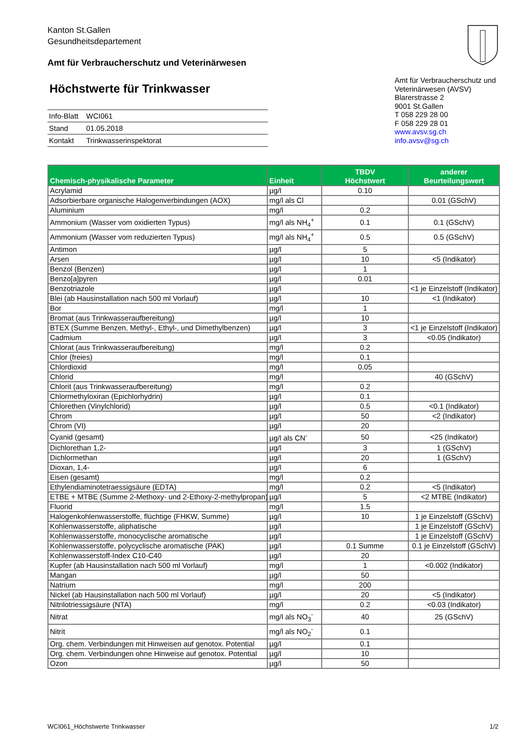Kanton St.Gallen
Gesundheitsdepartement
Amt für Verbraucherschutz und Veterinärwesen
Höchstwerte für Trinkwasser
| Info-Blatt | WCI061 |
| Stand | 01.05.2018 |
| Kontakt | Trinkwasserinspektorat |
Amt für Verbraucherschutz und Veterinärwesen (AVSV)
Blarerstrasse 2
9001 St.Gallen
T 058 229 28 00
F 058 229 28 01
www.avsv.sg.ch
info.avsv@sg.ch
| Chemisch-physikalische Parameter | Einheit | TBDV Höchstwert | anderer Beurteilungswert |
| --- | --- | --- | --- |
| Acrylamid | µg/l | 0.10 | |
| Adsorbierbare organische Halogenverbindungen (AOX) | mg/l als Cl | | 0.01 (GSchV) |
| Aluminium | mg/l | 0.2 | |
| Ammonium (Wasser vom oxidierten Typus) | mg/l als NH<sub>4</sub><sup>+</sup> | 0.1 | 0.1 (GSchV) |
| Ammonium (Wasser vom reduzierten Typus) | mg/l als NH<sub>4</sub><sup>+</sup> | 0.5 | 0.5 (GSchV) |
| Antimon | µg/l | 5 | |
| Arsen | µg/l | 10 | <5 (Indikator) |
| Benzol (Benzen) | µg/l | 1 | |
| Benzo[a]pyren | µg/l | 0.01 | |
| Benzotriazole | µg/l | | <1 je Einzelstoff (Indikator) |
| Blei (ab Hausinstallation nach 500 ml Vorlauf) | µg/l | 10 | <1 (Indikator) |
| Bor | mg/l | 1 | |
| Bromat (aus Trinkwasseraufbereitung) | µg/l | 10 | |
| BTEX (Summe Benzen, Methyl-, Ethyl-, und Dimethylbenzen) | µg/l | 3 | <1 je Einzelstoff (Indikator) |
| Cadmium | µg/l | 3 | <0.05 (Indikator) |
| Chlorat (aus Trinkwasseraufbereitung) | mg/l | 0.2 | |
| Chlor (freies) | mg/l | 0.1 | |
| Chlordioxid | mg/l | 0.05 | |
| Chlorid | mg/l | | 40 (GSchV) |
| Chlorit (aus Trinkwasseraufbereitung) | mg/l | 0.2 | |
| Chlormethyloxiran (Epichlorhydrin) | µg/l | 0.1 | |
| Chlorethen (Vinylchlorid) | µg/l | 0.5 | <0.1 (Indikator) |
| Chrom | µg/l | 50 | <2 (Indikator) |
| Chrom (VI) | µg/l | 20 | |
| Cyanid (gesamt) | µg/l als CN<sup>-</sup> | 50 | <25 (Indikator) |
| Dichlorethan 1,2- | µg/l | 3 | 1 (GSchV) |
| Dichlormethan | µg/l | 20 | 1 (GSchV) |
| Dioxan, 1,4- | µg/l | 6 | |
| Eisen (gesamt) | mg/l | 0.2 | |
| Ethylendiaminotetraessigsäure (EDTA) | mg/l | 0.2 | <5 (Indikator) |
| ETBE + MTBE (Summe 2-Methoxy- und 2-Ethoxy-2-methylpropan) | µg/l | 5 | <2 MTBE (Indikator) |
| Fluorid | mg/l | 1.5 | |
| Halogenkohlenwasserstoffe, flüchtige (FHKW, Summe) | µg/l | 10 | 1 je Einzelstoff (GSchV) |
| Kohlenwasserstoffe, aliphatische | µg/l | | 1 je Einzelstoff (GSchV) |
| Kohlenwasserstoffe, monocyclische aromatische | µg/l | | 1 je Einzelstoff (GSchV) |
| Kohlenwasserstoffe, polycyclische aromatische (PAK) | µg/l | 0.1 Summe | 0.1 je Einzelstoff (GSchV) |
| Kohlenwasserstoff-Index C10-C40 | µg/l | 20 | |
| Kupfer (ab Hausinstallation nach 500 ml Vorlauf) | mg/l | 1 | <0.002 (Indikator) |
| Mangan | µg/l | 50 | |
| Natrium | mg/l | 200 | |
| Nickel (ab Hausinstallation nach 500 ml Vorlauf) | µg/l | 20 | <5 (Indikator) |
| Nitrilotriessigsäure (NTA) | mg/l | 0.2 | <0.03 (Indikator) |
| Nitrat | mg/l als NO<sub>3</sub><sup>-</sup> | 40 | 25 (GSchV) |
| Nitrit | mg/l als NO<sub>2</sub><sup>-</sup> | 0.1 | |
| Org. chem. Verbindungen mit Hinweisen auf genotox. Potential | µg/l | 0.1 | |
| Org. chem. Verbindungen ohne Hinweise auf genotox. Potential | µg/l | 10 | |
| Ozon | µg/l | 50 | |
WCI061_Höchstwerte Trinkwasser 1/2